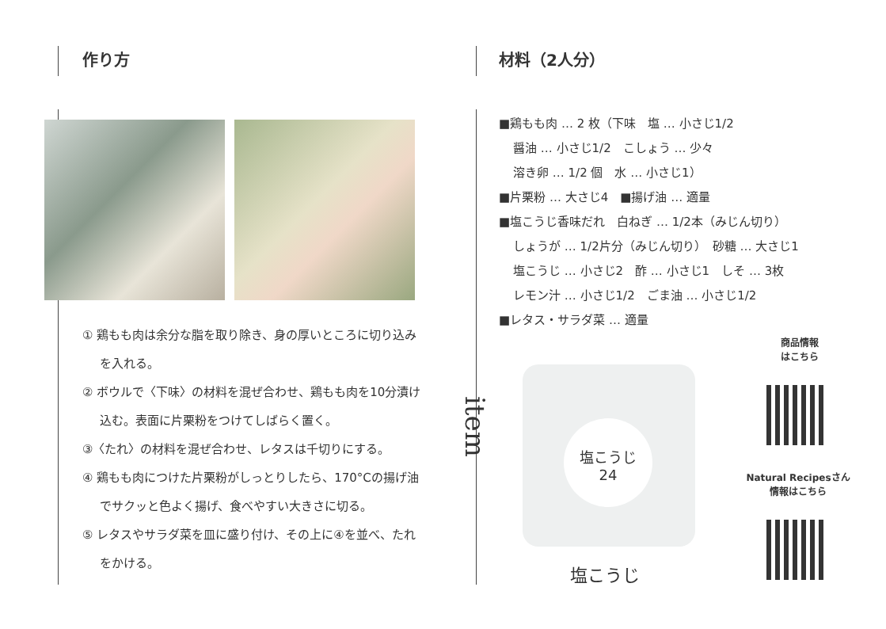作り方
① 鶏もも肉は余分な脂を取り除き、身の厚いところに切り込みを入れる。
② ボウルで〈下味〉の材料を混ぜ合わせ、鶏もも肉を10分漬け込む。表面に片栗粉をつけてしばらく置く。
③〈たれ〉の材料を混ぜ合わせ、レタスは千切りにする。
④ 鶏もも肉につけた片栗粉がしっとりしたら、170°Cの揚げ油でサクッと色よく揚げ、食べやすい大きさに切る。
⑤ レタスやサラダ菜を皿に盛り付け、その上に④を並べ、たれをかける。
材料（2人分）
■鶏もも肉 … 2 枚（下味　塩 … 小さじ1/2
醤油 … 小さじ1/2　こしょう … 少々
溶き卵 … 1/2 個　水 … 小さじ1）
■片栗粉 … 大さじ4　■揚げ油 … 適量
■塩こうじ香味だれ　白ねぎ … 1/2本（みじん切り）
しょうが … 1/2片分（みじん切り）　砂糖 … 大さじ1
塩こうじ … 小さじ2　酢 … 小さじ1　しそ … 3枚
レモン汁 … 小さじ1/2　ごま油 … 小さじ1/2
■レタス・サラダ菜 … 適量
item
塩こうじ
24
塩こうじ
商品情報
はこちら
Natural Recipesさん
情報はこちら